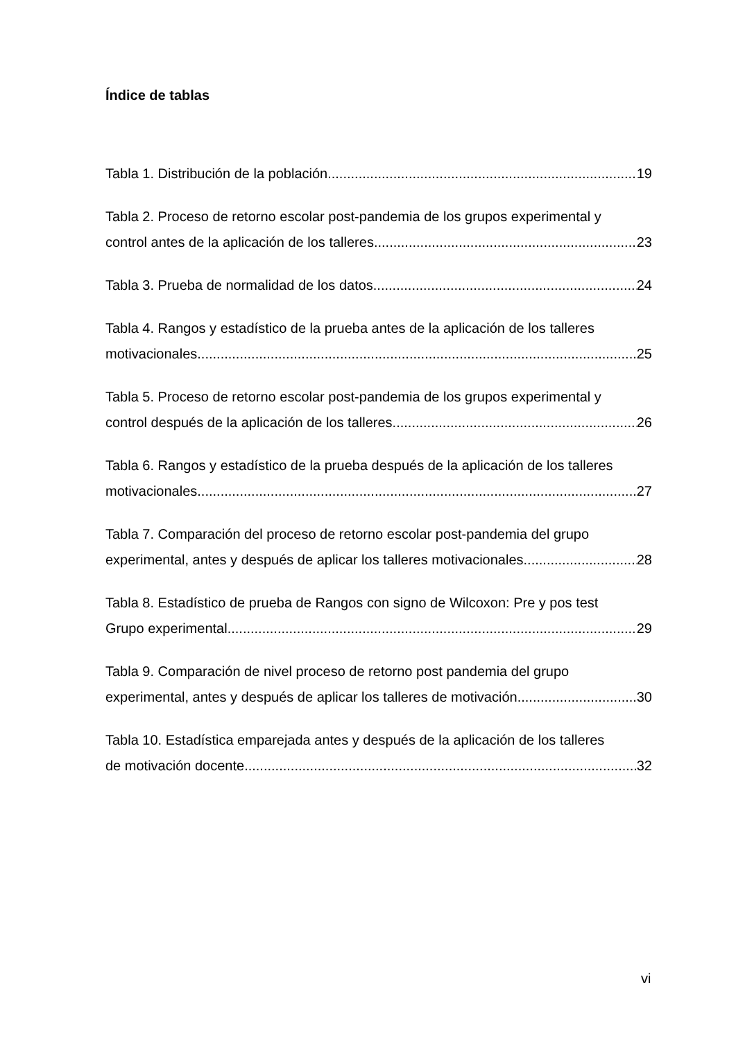Índice de tablas
Tabla 1. Distribución de la población 19
Tabla 2. Proceso de retorno escolar post-pandemia de los grupos experimental y
control antes de la aplicación de los talleres 23
Tabla 3. Prueba de normalidad de los datos 24
Tabla 4. Rangos y estadístico de la prueba antes de la aplicación de los talleres
motivacionales 25
Tabla 5. Proceso de retorno escolar post-pandemia de los grupos experimental y
control después de la aplicación de los talleres 26
Tabla 6. Rangos y estadístico de la prueba después de la aplicación de los talleres
motivacionales 27
Tabla 7. Comparación del proceso de retorno escolar post-pandemia del grupo
experimental, antes y después de aplicar los talleres motivacionales 28
Tabla 8. Estadístico de prueba de Rangos con signo de Wilcoxon: Pre y pos test
Grupo experimental 29
Tabla 9. Comparación de nivel proceso de retorno post pandemia del grupo
experimental, antes y después de aplicar los talleres de motivación. 30
Tabla 10. Estadística emparejada antes y después de la aplicación de los talleres
de motivación docente 32
vi